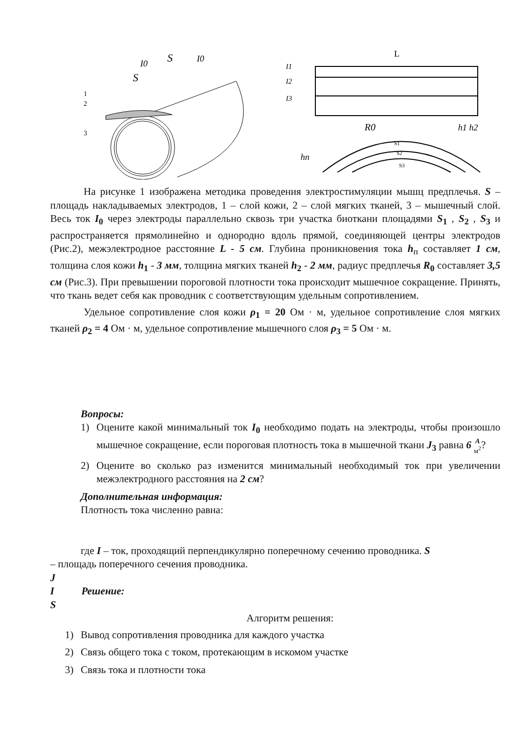S
S
I0
I0
1
2
3
L
I1
I2
I3
R0
hп
h1 h2
S1
S2
S3
На рисунке 1 изображена методика проведения электростимуляции мышц предплечья. S – площадь накладываемых электродов, 1 – слой кожи, 2 – слой мягких тканей, 3 – мышечный слой. Весь ток I<sub>0</sub> через электроды параллельно сквозь три участка биоткани площадями S<sub>1</sub> , S<sub>2</sub> , S<sub>3</sub> и распространяется прямолинейно и однородно вдоль прямой, соединяющей центры электродов (Рис.2), межэлектродное расстояние L - 5 см. Глубина проникновения тока h<sub>п</sub> составляет 1 см, толщина слоя кожи h<sub>1</sub> - 3 мм, толщина мягких тканей h<sub>2</sub> - 2 мм, радиус предплечья R<sub>0</sub> составляет 3,5 см (Рис.3). При превышении пороговой плотности тока происходит мышечное сокращение. Принять, что ткань ведет себя как проводник с соответствующим удельным сопротивлением.
Удельное сопротивление слоя кожи ρ<sub>1</sub> = 20 Ом · м, удельное сопротивление слоя мягких тканей ρ<sub>2</sub> = 4 Ом · м, удельное сопротивление мышечного слоя ρ<sub>3</sub> = 5 Ом · м.
Вопросы:
1) Оцените какой минимальный ток I<sub>0</sub> необходимо подать на электроды, чтобы произошло мышечное сокращение, если пороговая плотность тока в мышечной ткани J<sub>3</sub> равна 6 A
м<sup>2</sup>?
2) Оцените во сколько раз изменится минимальный необходимый ток при увеличении межэлектродного расстояния на 2 см?
Дополнительная информация:
Плотность тока численно равна:
где I – ток, проходящий перпендикулярно поперечному сечению проводника. S
– площадь поперечного сечения проводника.
J
I Решение:
S
Алгоритм решения:
1) Вывод сопротивления проводника для каждого участка
2) Связь общего тока с током, протекающим в искомом участке
3) Связь тока и плотности тока